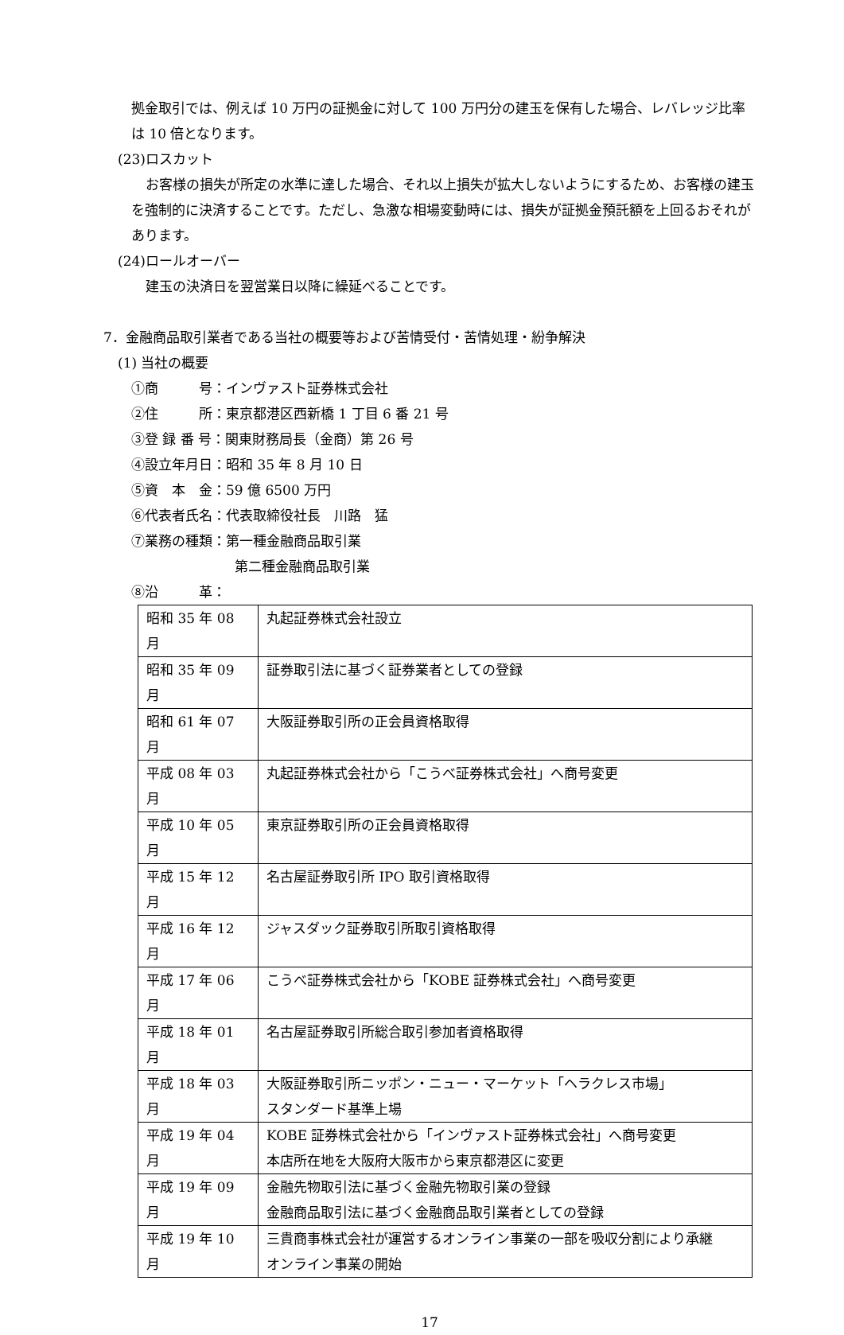拠金取引では、例えば 10 万円の証拠金に対して 100 万円分の建玉を保有した場合、レバレッジ比率は 10 倍となります。
(23)ロスカット
お客様の損失が所定の水準に達した場合、それ以上損失が拡大しないようにするため、お客様の建玉を強制的に決済することです。ただし、急激な相場変動時には、損失が証拠金預託額を上回るおそれがあります。
(24)ロールオーバー
建玉の決済日を翌営業日以降に繰延べることです。
7．金融商品取引業者である当社の概要等および苦情受付・苦情処理・紛争解決
(1) 当社の概要
①商　　　号：インヴァスト証券株式会社
②住　　　所：東京都港区西新橋 1 丁目 6 番 21 号
③登 録 番 号：関東財務局長（金商）第 26 号
④設立年月日：昭和 35 年 8 月 10 日
⑤資　本　金：59 億 6500 万円
⑥代表者氏名：代表取締役社長　川路　猛
⑦業務の種類：第一種金融商品取引業
第二種金融商品取引業
⑧沿　　　革：
| 昭和 35 年 08 月 | 丸起証券株式会社設立 |
| 昭和 35 年 09 月 | 証券取引法に基づく証券業者としての登録 |
| 昭和 61 年 07 月 | 大阪証券取引所の正会員資格取得 |
| 平成 08 年 03 月 | 丸起証券株式会社から「こうべ証券株式会社」へ商号変更 |
| 平成 10 年 05 月 | 東京証券取引所の正会員資格取得 |
| 平成 15 年 12 月 | 名古屋証券取引所 IPO 取引資格取得 |
| 平成 16 年 12 月 | ジャスダック証券取引所取引資格取得 |
| 平成 17 年 06 月 | こうべ証券株式会社から「KOBE 証券株式会社」へ商号変更 |
| 平成 18 年 01 月 | 名古屋証券取引所総合取引参加者資格取得 |
| 平成 18 年 03 月 | 大阪証券取引所ニッポン・ニュー・マーケット「ヘラクレス市場」 スタンダード基準上場 |
| 平成 19 年 04 月 | KOBE 証券株式会社から「インヴァスト証券株式会社」へ商号変更 本店所在地を大阪府大阪市から東京都港区に変更 |
| 平成 19 年 09 月 | 金融先物取引法に基づく金融先物取引業の登録 金融商品取引法に基づく金融商品取引業者としての登録 |
| 平成 19 年 10 月 | 三貴商事株式会社が運営するオンライン事業の一部を吸収分割により承継 オンライン事業の開始 |
17